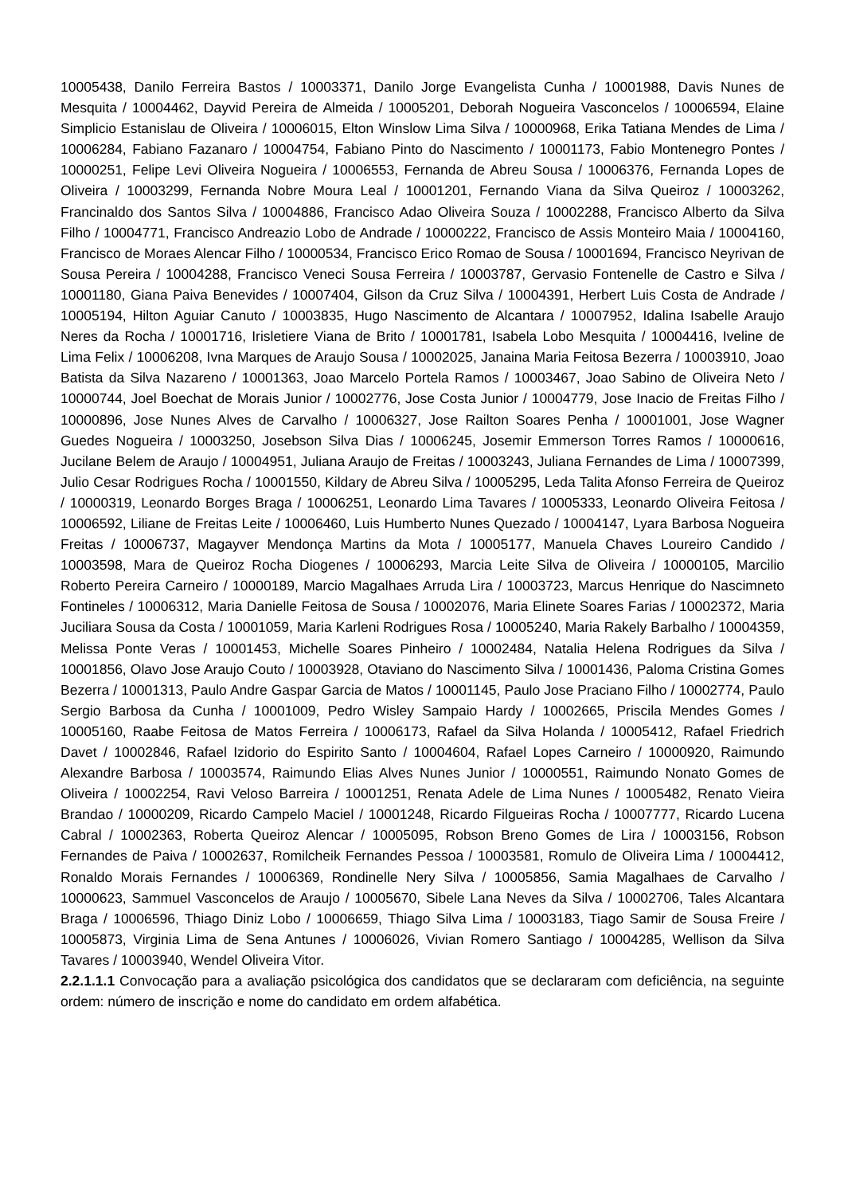10005438, Danilo Ferreira Bastos / 10003371, Danilo Jorge Evangelista Cunha / 10001988, Davis Nunes de Mesquita / 10004462, Dayvid Pereira de Almeida / 10005201, Deborah Nogueira Vasconcelos / 10006594, Elaine Simplicio Estanislau de Oliveira / 10006015, Elton Winslow Lima Silva / 10000968, Erika Tatiana Mendes de Lima / 10006284, Fabiano Fazanaro / 10004754, Fabiano Pinto do Nascimento / 10001173, Fabio Montenegro Pontes / 10000251, Felipe Levi Oliveira Nogueira / 10006553, Fernanda de Abreu Sousa / 10006376, Fernanda Lopes de Oliveira / 10003299, Fernanda Nobre Moura Leal / 10001201, Fernando Viana da Silva Queiroz / 10003262, Francinaldo dos Santos Silva / 10004886, Francisco Adao Oliveira Souza / 10002288, Francisco Alberto da Silva Filho / 10004771, Francisco Andreazio Lobo de Andrade / 10000222, Francisco de Assis Monteiro Maia / 10004160, Francisco de Moraes Alencar Filho / 10000534, Francisco Erico Romao de Sousa / 10001694, Francisco Neyrivan de Sousa Pereira / 10004288, Francisco Veneci Sousa Ferreira / 10003787, Gervasio Fontenelle de Castro e Silva / 10001180, Giana Paiva Benevides / 10007404, Gilson da Cruz Silva / 10004391, Herbert Luis Costa de Andrade / 10005194, Hilton Aguiar Canuto / 10003835, Hugo Nascimento de Alcantara / 10007952, Idalina Isabelle Araujo Neres da Rocha / 10001716, Irisletiere Viana de Brito / 10001781, Isabela Lobo Mesquita / 10004416, Iveline de Lima Felix / 10006208, Ivna Marques de Araujo Sousa / 10002025, Janaina Maria Feitosa Bezerra / 10003910, Joao Batista da Silva Nazareno / 10001363, Joao Marcelo Portela Ramos / 10003467, Joao Sabino de Oliveira Neto / 10000744, Joel Boechat de Morais Junior / 10002776, Jose Costa Junior / 10004779, Jose Inacio de Freitas Filho / 10000896, Jose Nunes Alves de Carvalho / 10006327, Jose Railton Soares Penha / 10001001, Jose Wagner Guedes Nogueira / 10003250, Josebson Silva Dias / 10006245, Josemir Emmerson Torres Ramos / 10000616, Jucilane Belem de Araujo / 10004951, Juliana Araujo de Freitas / 10003243, Juliana Fernandes de Lima / 10007399, Julio Cesar Rodrigues Rocha / 10001550, Kildary de Abreu Silva / 10005295, Leda Talita Afonso Ferreira de Queiroz / 10000319, Leonardo Borges Braga / 10006251, Leonardo Lima Tavares / 10005333, Leonardo Oliveira Feitosa / 10006592, Liliane de Freitas Leite / 10006460, Luis Humberto Nunes Quezado / 10004147, Lyara Barbosa Nogueira Freitas / 10006737, Magayver Mendonça Martins da Mota / 10005177, Manuela Chaves Loureiro Candido / 10003598, Mara de Queiroz Rocha Diogenes / 10006293, Marcia Leite Silva de Oliveira / 10000105, Marcilio Roberto Pereira Carneiro / 10000189, Marcio Magalhaes Arruda Lira / 10003723, Marcus Henrique do Nascimneto Fontineles / 10006312, Maria Danielle Feitosa de Sousa / 10002076, Maria Elinete Soares Farias / 10002372, Maria Juciliara Sousa da Costa / 10001059, Maria Karleni Rodrigues Rosa / 10005240, Maria Rakely Barbalho / 10004359, Melissa Ponte Veras / 10001453, Michelle Soares Pinheiro / 10002484, Natalia Helena Rodrigues da Silva / 10001856, Olavo Jose Araujo Couto / 10003928, Otaviano do Nascimento Silva / 10001436, Paloma Cristina Gomes Bezerra / 10001313, Paulo Andre Gaspar Garcia de Matos / 10001145, Paulo Jose Praciano Filho / 10002774, Paulo Sergio Barbosa da Cunha / 10001009, Pedro Wisley Sampaio Hardy / 10002665, Priscila Mendes Gomes / 10005160, Raabe Feitosa de Matos Ferreira / 10006173, Rafael da Silva Holanda / 10005412, Rafael Friedrich Davet / 10002846, Rafael Izidorio do Espirito Santo / 10004604, Rafael Lopes Carneiro / 10000920, Raimundo Alexandre Barbosa / 10003574, Raimundo Elias Alves Nunes Junior / 10000551, Raimundo Nonato Gomes de Oliveira / 10002254, Ravi Veloso Barreira / 10001251, Renata Adele de Lima Nunes / 10005482, Renato Vieira Brandao / 10000209, Ricardo Campelo Maciel / 10001248, Ricardo Filgueiras Rocha / 10007777, Ricardo Lucena Cabral / 10002363, Roberta Queiroz Alencar / 10005095, Robson Breno Gomes de Lira / 10003156, Robson Fernandes de Paiva / 10002637, Romilcheik Fernandes Pessoa / 10003581, Romulo de Oliveira Lima / 10004412, Ronaldo Morais Fernandes / 10006369, Rondinelle Nery Silva / 10005856, Samia Magalhaes de Carvalho / 10000623, Sammuel Vasconcelos de Araujo / 10005670, Sibele Lana Neves da Silva / 10002706, Tales Alcantara Braga / 10006596, Thiago Diniz Lobo / 10006659, Thiago Silva Lima / 10003183, Tiago Samir de Sousa Freire / 10005873, Virginia Lima de Sena Antunes / 10006026, Vivian Romero Santiago / 10004285, Wellison da Silva Tavares / 10003940, Wendel Oliveira Vitor.
2.2.1.1.1 Convocação para a avaliação psicológica dos candidatos que se declararam com deficiência, na seguinte ordem: número de inscrição e nome do candidato em ordem alfabética.